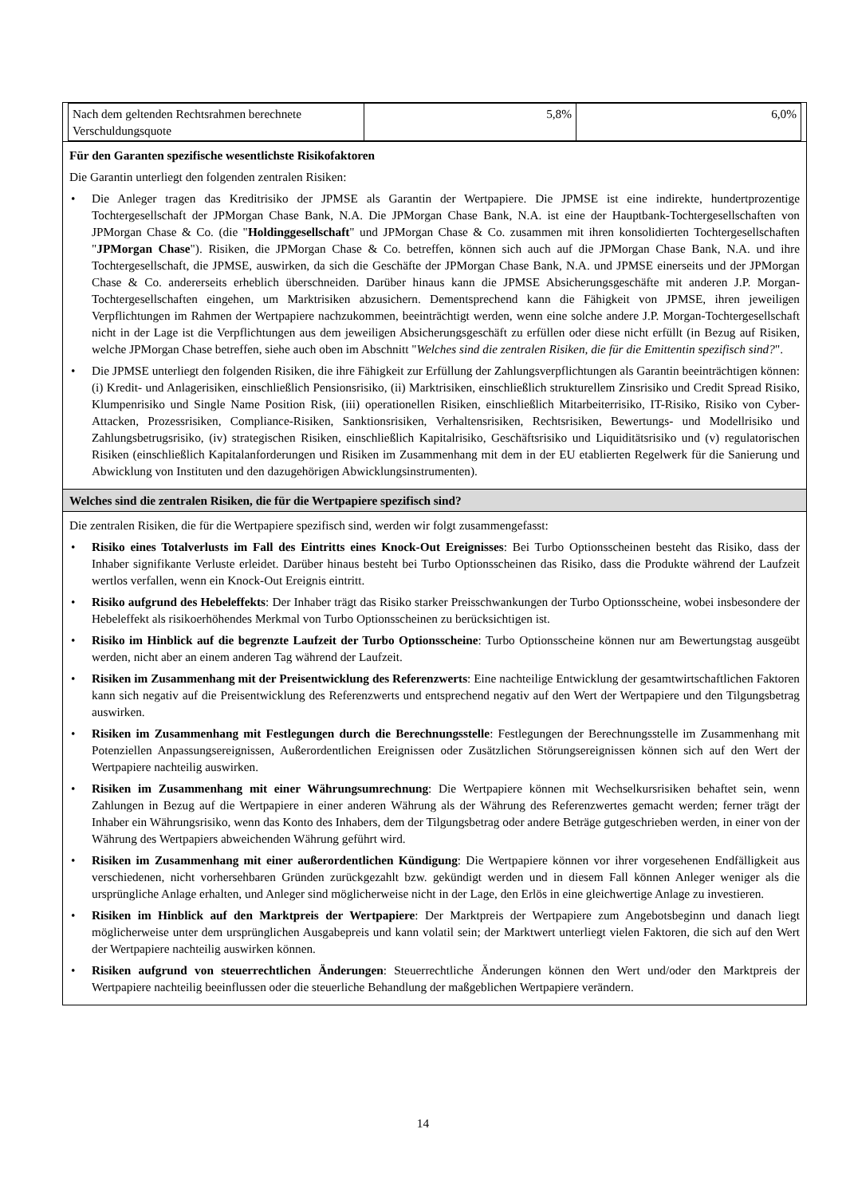| Nach dem geltenden Rechtsrahmen berechnete Verschuldungsquote | 5,8% | 6,0% |
Für den Garanten spezifische wesentlichste Risikofaktoren
Die Garantin unterliegt den folgenden zentralen Risiken:
• Die Anleger tragen das Kreditrisiko der JPMSE als Garantin der Wertpapiere. Die JPMSE ist eine indirekte, hundertprozentige Tochtergesellschaft der JPMorgan Chase Bank, N.A. Die JPMorgan Chase Bank, N.A. ist eine der Hauptbank-Tochtergesellschaften von JPMorgan Chase & Co. (die "Holdinggesellschaft" und JPMorgan Chase & Co. zusammen mit ihren konsolidierten Tochtergesellschaften "JPMorgan Chase"). Risiken, die JPMorgan Chase & Co. betreffen, können sich auch auf die JPMorgan Chase Bank, N.A. und ihre Tochtergesellschaft, die JPMSE, auswirken, da sich die Geschäfte der JPMorgan Chase Bank, N.A. und JPMSE einerseits und der JPMorgan Chase & Co. andererseits erheblich überschneiden. Darüber hinaus kann die JPMSE Absicherungsgeschäfte mit anderen J.P. Morgan-Tochtergesellschaften eingehen, um Marktrisiken abzusichern. Dementsprechend kann die Fähigkeit von JPMSE, ihren jeweiligen Verpflichtungen im Rahmen der Wertpapiere nachzukommen, beeinträchtigt werden, wenn eine solche andere J.P. Morgan-Tochtergesellschaft nicht in der Lage ist die Verpflichtungen aus dem jeweiligen Absicherungsgeschäft zu erfüllen oder diese nicht erfüllt (in Bezug auf Risiken, welche JPMorgan Chase betreffen, siehe auch oben im Abschnitt "Welches sind die zentralen Risiken, die für die Emittentin spezifisch sind?".
• Die JPMSE unterliegt den folgenden Risiken, die ihre Fähigkeit zur Erfüllung der Zahlungsverpflichtungen als Garantin beeinträchtigen können: (i) Kredit- und Anlagerisiken, einschließlich Pensionsrisiko, (ii) Marktrisiken, einschließlich strukturellem Zinsrisiko und Credit Spread Risiko, Klumpenrisiko und Single Name Position Risk, (iii) operationellen Risiken, einschließlich Mitarbeiterrisiko, IT-Risiko, Risiko von Cyber-Attacken, Prozessrisiken, Compliance-Risiken, Sanktionsrisiken, Verhaltensrisiken, Rechtsrisiken, Bewertungs- und Modellrisiko und Zahlungsbetrugsrisiko, (iv) strategischen Risiken, einschließlich Kapitalrisiko, Geschäftsrisiko und Liquiditätsrisiko und (v) regulatorischen Risiken (einschließlich Kapitalanforderungen und Risiken im Zusammenhang mit dem in der EU etablierten Regelwerk für die Sanierung und Abwicklung von Instituten und den dazugehörigen Abwicklungsinstrumenten).
Welches sind die zentralen Risiken, die für die Wertpapiere spezifisch sind?
Die zentralen Risiken, die für die Wertpapiere spezifisch sind, werden wir folgt zusammengefasst:
• Risiko eines Totalverlusts im Fall des Eintritts eines Knock-Out Ereignisses: Bei Turbo Optionsscheinen besteht das Risiko, dass der Inhaber signifikante Verluste erleidet. Darüber hinaus besteht bei Turbo Optionsscheinen das Risiko, dass die Produkte während der Laufzeit wertlos verfallen, wenn ein Knock-Out Ereignis eintritt.
• Risiko aufgrund des Hebeleffekts: Der Inhaber trägt das Risiko starker Preisschwankungen der Turbo Optionsscheine, wobei insbesondere der Hebeleffekt als risikoerhöhendes Merkmal von Turbo Optionsscheinen zu berücksichtigen ist.
• Risiko im Hinblick auf die begrenzte Laufzeit der Turbo Optionsscheine: Turbo Optionsscheine können nur am Bewertungstag ausgeübt werden, nicht aber an einem anderen Tag während der Laufzeit.
• Risiken im Zusammenhang mit der Preisentwicklung des Referenzwerts: Eine nachteilige Entwicklung der gesamtwirtschaftlichen Faktoren kann sich negativ auf die Preisentwicklung des Referenzwerts und entsprechend negativ auf den Wert der Wertpapiere und den Tilgungsbetrag auswirken.
• Risiken im Zusammenhang mit Festlegungen durch die Berechnungsstelle: Festlegungen der Berechnungsstelle im Zusammenhang mit Potenziellen Anpassungsereignissen, Außerordentlichen Ereignissen oder Zusätzlichen Störungsereignissen können sich auf den Wert der Wertpapiere nachteilig auswirken.
• Risiken im Zusammenhang mit einer Währungsumrechnung: Die Wertpapiere können mit Wechselkursrisiken behaftet sein, wenn Zahlungen in Bezug auf die Wertpapiere in einer anderen Währung als der Währung des Referenzwertes gemacht werden; ferner trägt der Inhaber ein Währungsrisiko, wenn das Konto des Inhabers, dem der Tilgungsbetrag oder andere Beträge gutgeschrieben werden, in einer von der Währung des Wertpapiers abweichenden Währung geführt wird.
• Risiken im Zusammenhang mit einer außerordentlichen Kündigung: Die Wertpapiere können vor ihrer vorgesehenen Endfälligkeit aus verschiedenen, nicht vorhersehbaren Gründen zurückgezahlt bzw. gekündigt werden und in diesem Fall können Anleger weniger als die ursprüngliche Anlage erhalten, und Anleger sind möglicherweise nicht in der Lage, den Erlös in eine gleichwertige Anlage zu investieren.
• Risiken im Hinblick auf den Marktpreis der Wertpapiere: Der Marktpreis der Wertpapiere zum Angebotsbeginn und danach liegt möglicherweise unter dem ursprünglichen Ausgabepreis und kann volatil sein; der Marktwert unterliegt vielen Faktoren, die sich auf den Wert der Wertpapiere nachteilig auswirken können.
• Risiken aufgrund von steuerrechtlichen Änderungen: Steuerrechtliche Änderungen können den Wert und/oder den Marktpreis der Wertpapiere nachteilig beeinflussen oder die steuerliche Behandlung der maßgeblichen Wertpapiere verändern.
14